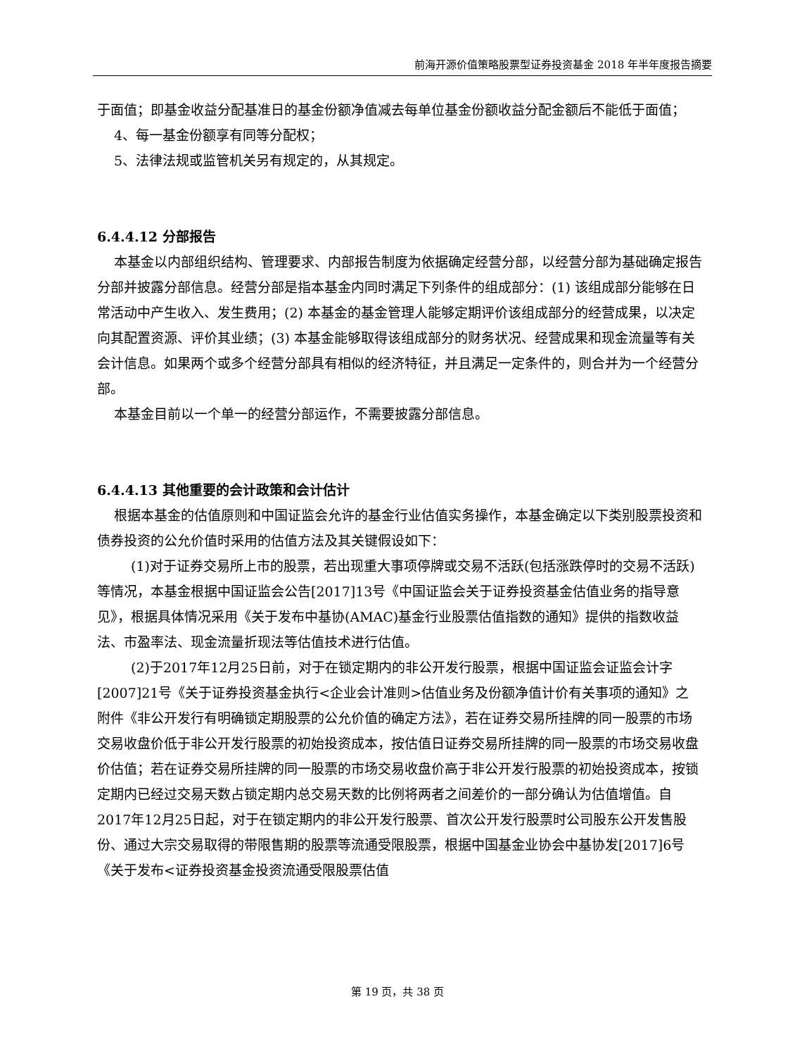前海开源价值策略股票型证券投资基金 2018 年半年度报告摘要
于面值；即基金收益分配基准日的基金份额净值减去每单位基金份额收益分配金额后不能低于面值；
4、每一基金份额享有同等分配权；
5、法律法规或监管机关另有规定的，从其规定。
6.4.4.12 分部报告
本基金以内部组织结构、管理要求、内部报告制度为依据确定经营分部，以经营分部为基础确定报告分部并披露分部信息。经营分部是指本基金内同时满足下列条件的组成部分：(1) 该组成部分能够在日常活动中产生收入、发生费用；(2) 本基金的基金管理人能够定期评价该组成部分的经营成果，以决定向其配置资源、评价其业绩；(3) 本基金能够取得该组成部分的财务状况、经营成果和现金流量等有关会计信息。如果两个或多个经营分部具有相似的经济特征，并且满足一定条件的，则合并为一个经营分部。
本基金目前以一个单一的经营分部运作，不需要披露分部信息。
6.4.4.13 其他重要的会计政策和会计估计
根据本基金的估值原则和中国证监会允许的基金行业估值实务操作，本基金确定以下类别股票投资和债券投资的公允价值时采用的估值方法及其关键假设如下：
(1)对于证券交易所上市的股票，若出现重大事项停牌或交易不活跃(包括涨跌停时的交易不活跃)等情况，本基金根据中国证监会公告[2017]13号《中国证监会关于证券投资基金估值业务的指导意见》，根据具体情况采用《关于发布中基协(AMAC)基金行业股票估值指数的通知》提供的指数收益法、市盈率法、现金流量折现法等估值技术进行估值。
(2)于2017年12月25日前，对于在锁定期内的非公开发行股票，根据中国证监会证监会计字[2007]21号《关于证券投资基金执行<企业会计准则>估值业务及份额净值计价有关事项的通知》之附件《非公开发行有明确锁定期股票的公允价值的确定方法》，若在证券交易所挂牌的同一股票的市场交易收盘价低于非公开发行股票的初始投资成本，按估值日证券交易所挂牌的同一股票的市场交易收盘价估值；若在证券交易所挂牌的同一股票的市场交易收盘价高于非公开发行股票的初始投资成本，按锁定期内已经过交易天数占锁定期内总交易天数的比例将两者之间差价的一部分确认为估值增值。自2017年12月25日起，对于在锁定期内的非公开发行股票、首次公开发行股票时公司股东公开发售股份、通过大宗交易取得的带限售期的股票等流通受限股票，根据中国基金业协会中基协发[2017]6号《关于发布<证券投资基金投资流通受限股票估值
第 19 页，共 38 页